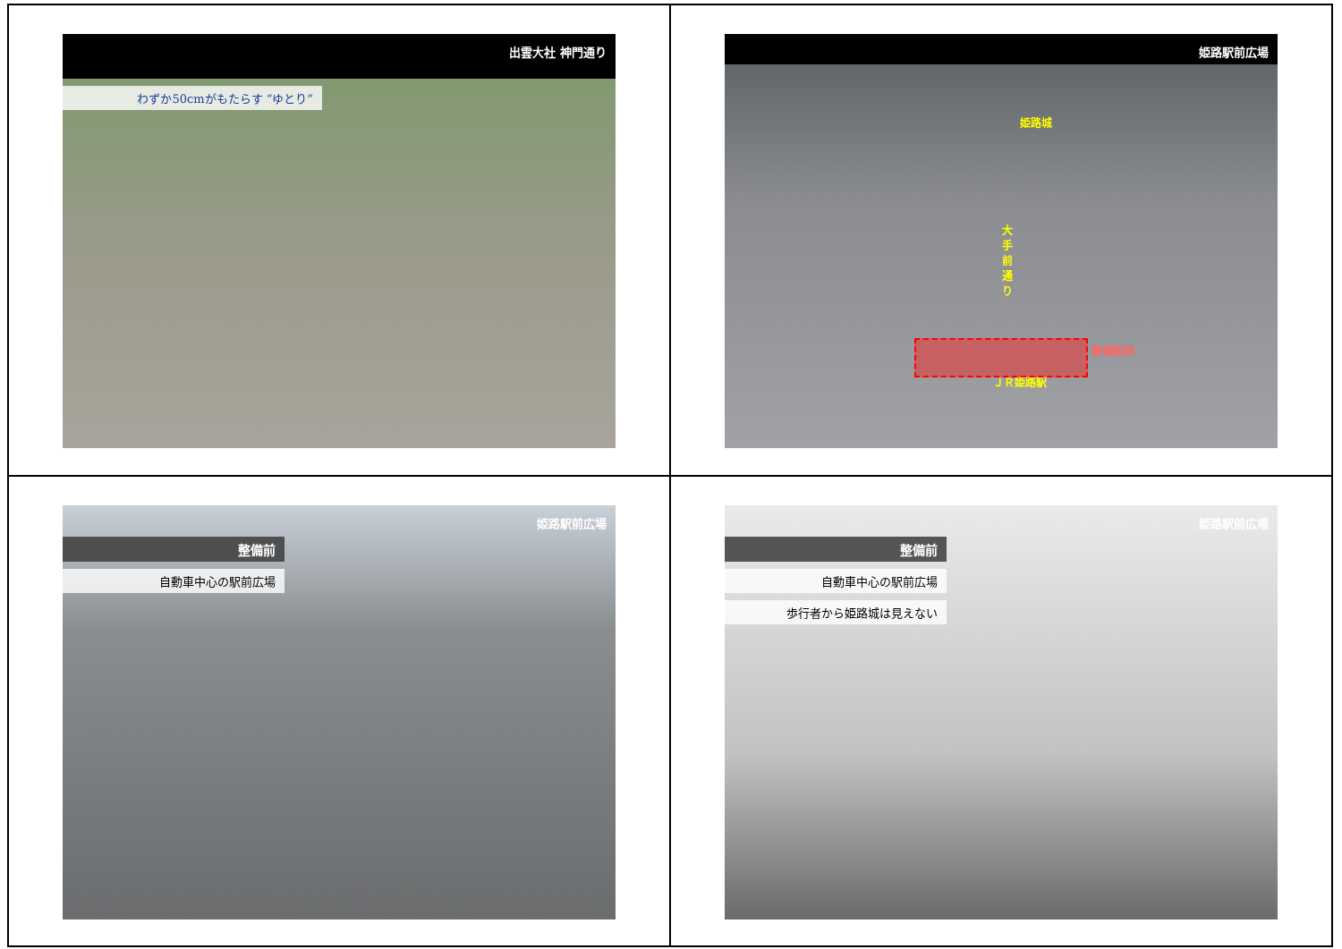出雲大社 神門通り
わずか50cmがもたらす “ゆとり”
姫路駅前広場
姫路城
大手前通り
整備範囲
ＪＲ姫路駅
姫路駅前広場
整備前
自動車中心の駅前広場
姫路駅前広場
整備前
自動車中心の駅前広場
歩行者から姫路城は見えない